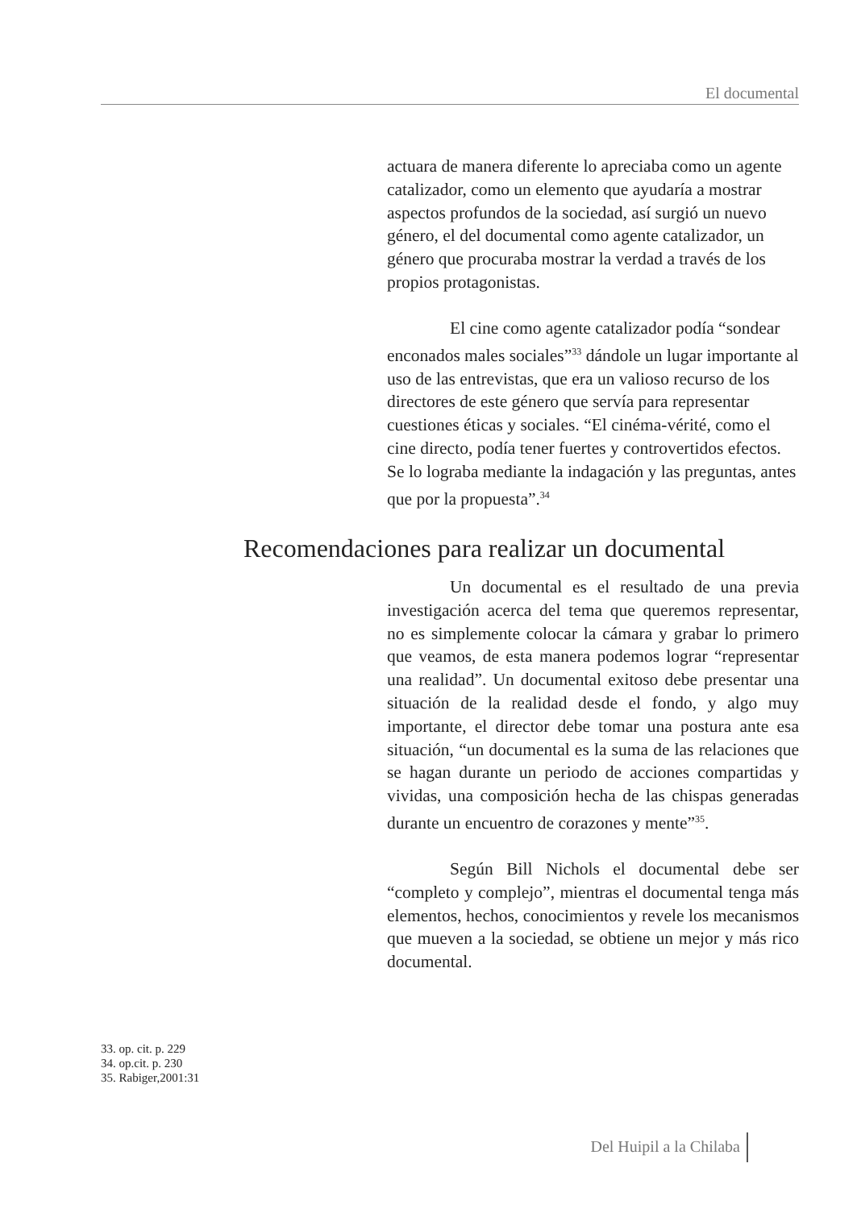El documental
actuara de manera diferente lo apreciaba como un agente catalizador, como un elemento que ayudaría a mostrar aspectos profundos de la sociedad, así surgió un nuevo género, el del documental como agente catalizador, un género que procuraba mostrar la verdad a través de los propios protagonistas.
El cine como agente catalizador podía “sondear enconados males sociales”<sup>33</sup> dándole un lugar importante al uso de las entrevistas, que era un valioso recurso de los directores de este género que servía para representar cuestiones éticas y sociales. “El cinéma-vérité, como el cine directo, podía tener fuertes y controvertidos efectos. Se lo lograba mediante la indagación y las preguntas, antes que por la propuesta”.<sup>34</sup>
Recomendaciones para realizar un documental
Un documental es el resultado de una previa investigación acerca del tema que queremos representar, no es simplemente colocar la cámara y grabar lo primero que veamos, de esta manera podemos lograr “representar una realidad”. Un documental exitoso debe presentar una situación de la realidad desde el fondo, y algo muy importante, el director debe tomar una postura ante esa situación, “un documental es la suma de las relaciones que se hagan durante un periodo de acciones compartidas y vividas, una composición hecha de las chispas generadas durante un encuentro de corazones y mente”<sup>35</sup>.
Según Bill Nichols el documental debe ser “completo y complejo”, mientras el documental tenga más elementos, hechos, conocimientos y revele los mecanismos que mueven a la sociedad, se obtiene un mejor y más rico documental.
33. op. cit. p. 229
34. op.cit. p. 230
35. Rabiger,2001:31
Del Huipil a la Chilaba